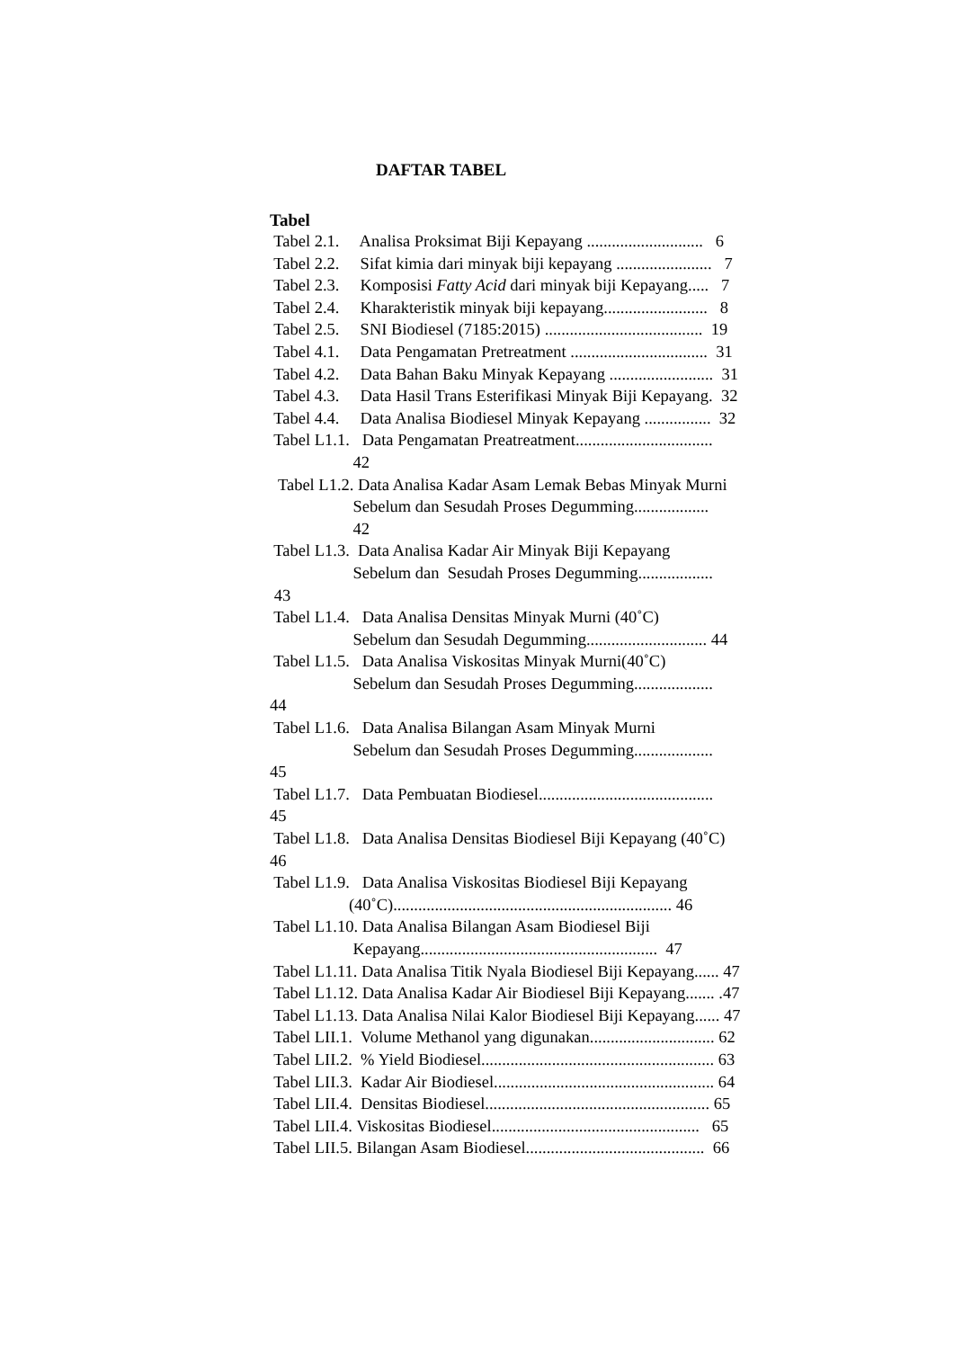DAFTAR TABEL
Tabel
Tabel 2.1. Analisa Proksimat Biji Kepayang ............................ 6 Tabel 2.2. Sifat kimia dari minyak biji kepayang ....................... 7 Tabel 2.3. Komposisi Fatty Acid dari minyak biji Kepayang..... 7 Tabel 2.4. Kharakteristik minyak biji kepayang......................... 8 Tabel 2.5. SNI Biodiesel (7185:2015) ...................................... 19 Tabel 4.1. Data Pengamatan Pretreatment ................................. 31 Tabel 4.2. Data Bahan Baku Minyak Kepayang ......................... 31 Tabel 4.3. Data Hasil Trans Esterifikasi Minyak Biji Kepayang. 32 Tabel 4.4. Data Analisa Biodiesel Minyak Kepayang ................ 32 Tabel L1.1. Data Pengamatan Preatreatment................................. 42 Tabel L1.2. Data Analisa Kadar Asam Lemak Bebas Minyak Murni Sebelum dan Sesudah Proses Degumming.................. 42 Tabel L1.3. Data Analisa Kadar Air Minyak Biji Kepayang Sebelum dan Sesudah Proses Degumming.................. 43 Tabel L1.4. Data Analisa Densitas Minyak Murni (40˚C) Sebelum dan Sesudah Degumming............................. 44 Tabel L1.5. Data Analisa Viskositas Minyak Murni(40˚C) Sebelum dan Sesudah Proses Degumming................... 44 Tabel L1.6. Data Analisa Bilangan Asam Minyak Murni Sebelum dan Sesudah Proses Degumming................... 45 Tabel L1.7. Data Pembuatan Biodiesel.......................................... 45 Tabel L1.8. Data Analisa Densitas Biodiesel Biji Kepayang (40˚C) 46 Tabel L1.9. Data Analisa Viskositas Biodiesel Biji Kepayang (40˚C)................................................................... 46 Tabel L1.10. Data Analisa Bilangan Asam Biodiesel Biji Kepayang......................................................... 47 Tabel L1.11. Data Analisa Titik Nyala Biodiesel Biji Kepayang...... 47 Tabel L1.12. Data Analisa Kadar Air Biodiesel Biji Kepayang....... .47 Tabel L1.13. Data Analisa Nilai Kalor Biodiesel Biji Kepayang...... 47 Tabel LII.1. Volume Methanol yang digunakan.............................. 62 Tabel LII.2. % Yield Biodiesel........................................................ 63 Tabel LII.3. Kadar Air Biodiesel..................................................... 64 Tabel LII.4. Densitas Biodiesel...................................................... 65 Tabel LII.4. Viskositas Biodiesel.................................................. 65 Tabel LII.5. Bilangan Asam Biodiesel........................................... 66